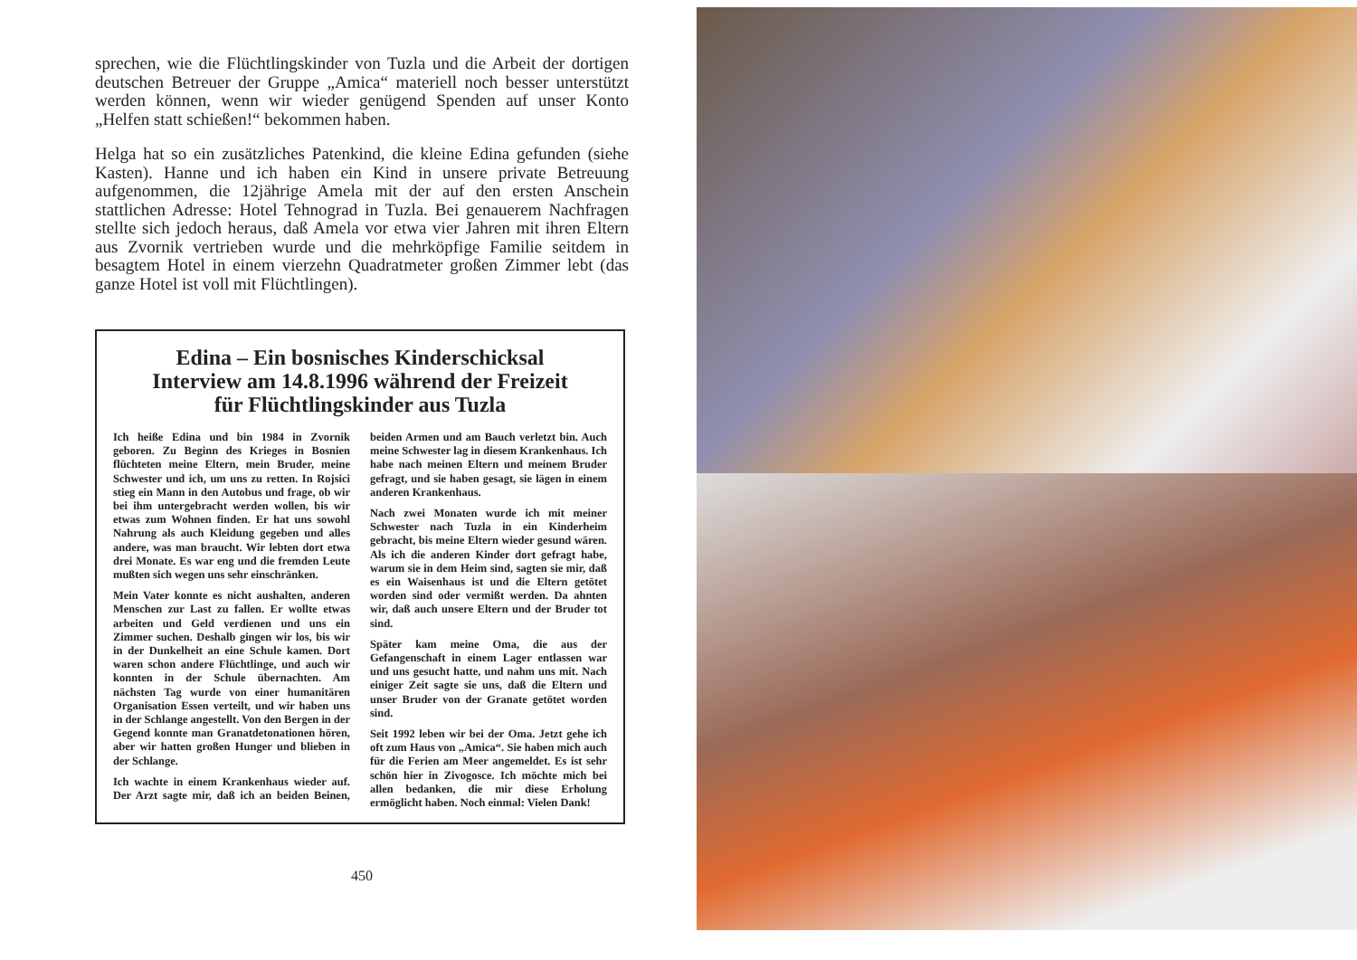sprechen, wie die Flüchtlingskinder von Tuzla und die Arbeit der dortigen deutschen Betreuer der Gruppe „Amica“ materiell noch besser unterstützt werden können, wenn wir wieder genügend Spenden auf unser Konto „Helfen statt schießen!“ bekommen haben.
Helga hat so ein zusätzliches Patenkind, die kleine Edina gefunden (siehe Kasten). Hanne und ich haben ein Kind in unsere private Betreuung aufgenommen, die 12jährige Amela mit der auf den ersten Anschein stattlichen Adresse: Hotel Tehnograd in Tuzla. Bei genauerem Nachfragen stellte sich jedoch heraus, daß Amela vor etwa vier Jahren mit ihren Eltern aus Zvornik vertrieben wurde und die mehrköpfige Familie seitdem in besagtem Hotel in einem vierzehn Quadratmeter großen Zimmer lebt (das ganze Hotel ist voll mit Flüchtlingen).
Edina – Ein bosnisches Kinderschicksal
Interview am 14.8.1996 während der Freizeit
für Flüchtlingskinder aus Tuzla
Ich heiße Edina und bin 1984 in Zvornik geboren. Zu Beginn des Krieges in Bosnien flüchteten meine Eltern, mein Bruder, meine Schwester und ich, um uns zu retten. In Rojsici stieg ein Mann in den Autobus und frage, ob wir bei ihm untergebracht werden wollen, bis wir etwas zum Wohnen finden. Er hat uns sowohl Nahrung als auch Kleidung gegeben und alles andere, was man braucht. Wir lebten dort etwa drei Monate. Es war eng und die fremden Leute mußten sich wegen uns sehr einschränken.
Mein Vater konnte es nicht aushalten, anderen Menschen zur Last zu fallen. Er wollte etwas arbeiten und Geld verdienen und uns ein Zimmer suchen. Deshalb gingen wir los, bis wir in der Dunkelheit an eine Schule kamen. Dort waren schon andere Flüchtlinge, und auch wir konnten in der Schule übernachten. Am nächsten Tag wurde von einer humanitären Organisation Essen verteilt, und wir haben uns in der Schlange angestellt. Von den Bergen in der Gegend konnte man Granatdetonationen hören, aber wir hatten großen Hunger und blieben in der Schlange.
Ich wachte in einem Krankenhaus wieder auf. Der Arzt sagte mir, daß ich an beiden Beinen, beiden Armen und am Bauch verletzt bin. Auch meine Schwester lag in diesem Krankenhaus. Ich habe nach meinen Eltern und meinem Bruder gefragt, und sie haben gesagt, sie lägen in einem anderen Krankenhaus.
Nach zwei Monaten wurde ich mit meiner Schwester nach Tuzla in ein Kinderheim gebracht, bis meine Eltern wieder gesund wären. Als ich die anderen Kinder dort gefragt habe, warum sie in dem Heim sind, sagten sie mir, daß es ein Waisenhaus ist und die Eltern getötet worden sind oder vermißt werden. Da ahnten wir, daß auch unsere Eltern und der Bruder tot sind.
Später kam meine Oma, die aus der Gefangenschaft in einem Lager entlassen war und uns gesucht hatte, und nahm uns mit. Nach einiger Zeit sagte sie uns, daß die Eltern und unser Bruder von der Granate getötet worden sind.
Seit 1992 leben wir bei der Oma. Jetzt gehe ich oft zum Haus von „Amica“. Sie haben mich auch für die Ferien am Meer angemeldet. Es ist sehr schön hier in Zivogosce. Ich möchte mich bei allen bedanken, die mir diese Erholung ermöglicht haben. Noch einmal: Vielen Dank!
450